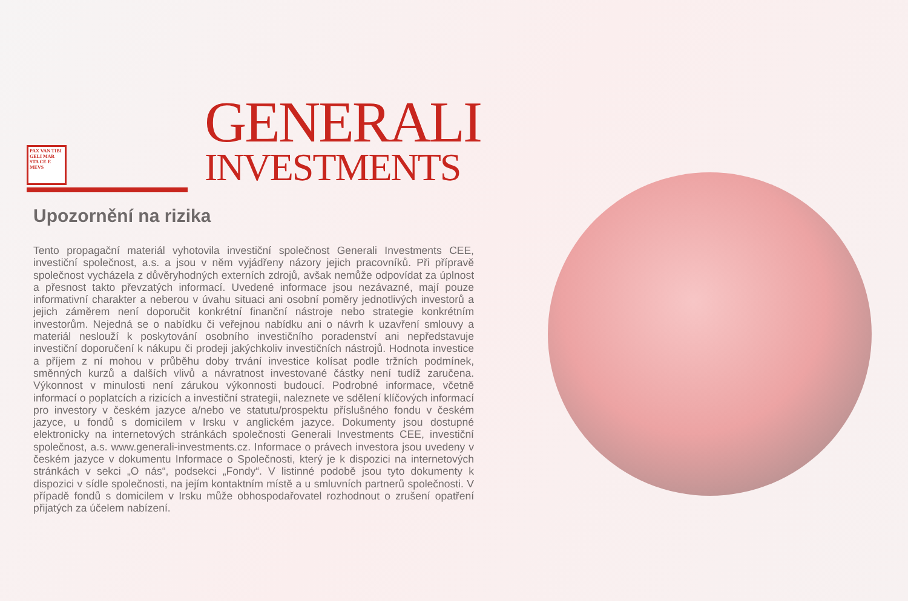PAX VAN TIBI GELI MAR STA CE E MEVS
GENERALI
INVESTMENTS
Upozornění na rizika
Tento propagační materiál vyhotovila investiční společnost Generali Investments CEE, investiční společnost, a.s. a jsou v něm vyjádřeny názory jejich pracovníků. Při přípravě společnost vycházela z důvěryhodných externích zdrojů, avšak nemůže odpovídat za úplnost a přesnost takto převzatých informací. Uvedené informace jsou nezávazné, mají pouze informativní charakter a neberou v úvahu situaci ani osobní poměry jednotlivých investorů a jejich záměrem není doporučit konkrétní finanční nástroje nebo strategie konkrétním investorům. Nejedná se o nabídku či veřejnou nabídku ani o návrh k uzavření smlouvy a materiál neslouží k poskytování osobního investičního poradenství ani nepředstavuje investiční doporučení k nákupu či prodeji jakýchkoliv investičních nástrojů. Hodnota investice a příjem z ní mohou v průběhu doby trvání investice kolísat podle tržních podmínek, směnných kurzů a dalších vlivů a návratnost investované částky není tudíž zaručena. Výkonnost v minulosti není zárukou výkonnosti budoucí. Podrobné informace, včetně informací o poplatcích a rizicích a investiční strategii, naleznete ve sdělení klíčových informací pro investory v českém jazyce a/nebo ve statutu/prospektu příslušného fondu v českém jazyce, u fondů s domicilem v Irsku v anglickém jazyce. Dokumenty jsou dostupné elektronicky na internetových stránkách společnosti Generali Investments CEE, investiční společnost, a.s. www.generali-investments.cz. Informace o právech investora jsou uvedeny v českém jazyce v dokumentu Informace o Společnosti, který je k dispozici na internetových stránkách v sekci „O nás“, podsekci „Fondy“. V listinné podobě jsou tyto dokumenty k dispozici v sídle společnosti, na jejím kontaktním místě a u smluvních partnerů společnosti. V případě fondů s domicilem v Irsku může obhospodařovatel rozhodnout o zrušení opatření přijatých za účelem nabízení.